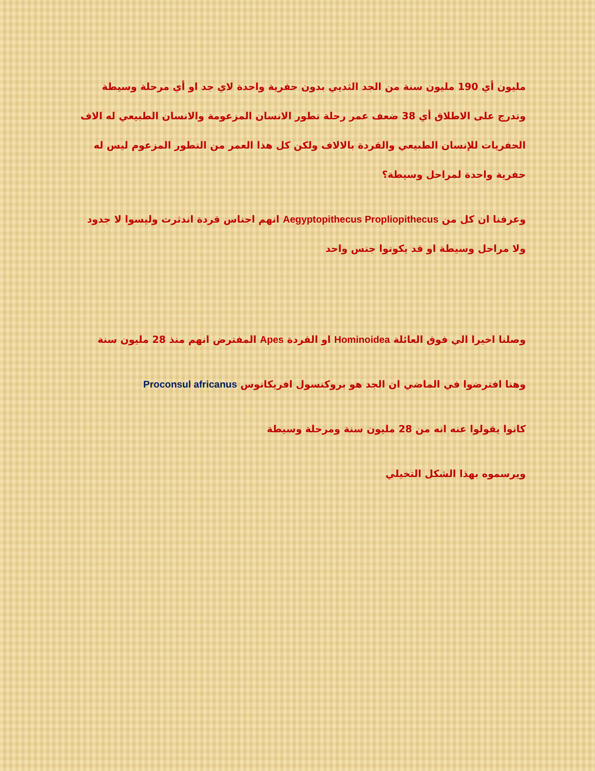مليون أي 190 مليون سنة من الجد الثديي بدون حفرية واحدة لاي جد او أي مرحلة وسيطة وتدرج على الاطلاق أي 38 ضعف عمر رحلة تطور الانسان المزعومة والانسان الطبيعي له الاف الحفريات للإنسان الطبيعي والقردة بالالاف ولكن كل هذا العمر من التطور المزعوم ليس له حفرية واحدة لمراحل وسيطة؟
وعرفنا ان كل من Aegyptopithecus Propliopithecus انهم اجناس قردة اندثرت وليسوا لا جدود ولا مراحل وسيطة او قد يكونوا جنس واحد
وصلنا اخيرا الي فوق العائلة Hominoidea او القردة Apes المفترض انهم منذ 28 مليون سنة
وهنا افترضوا في الماضي ان الجد هو بروكنسول افريكانوس Proconsul africanus
كانوا يقولوا عنه انه من 28 مليون سنة ومرحلة وسيطة
ويرسموه بهذا الشكل التخيلي